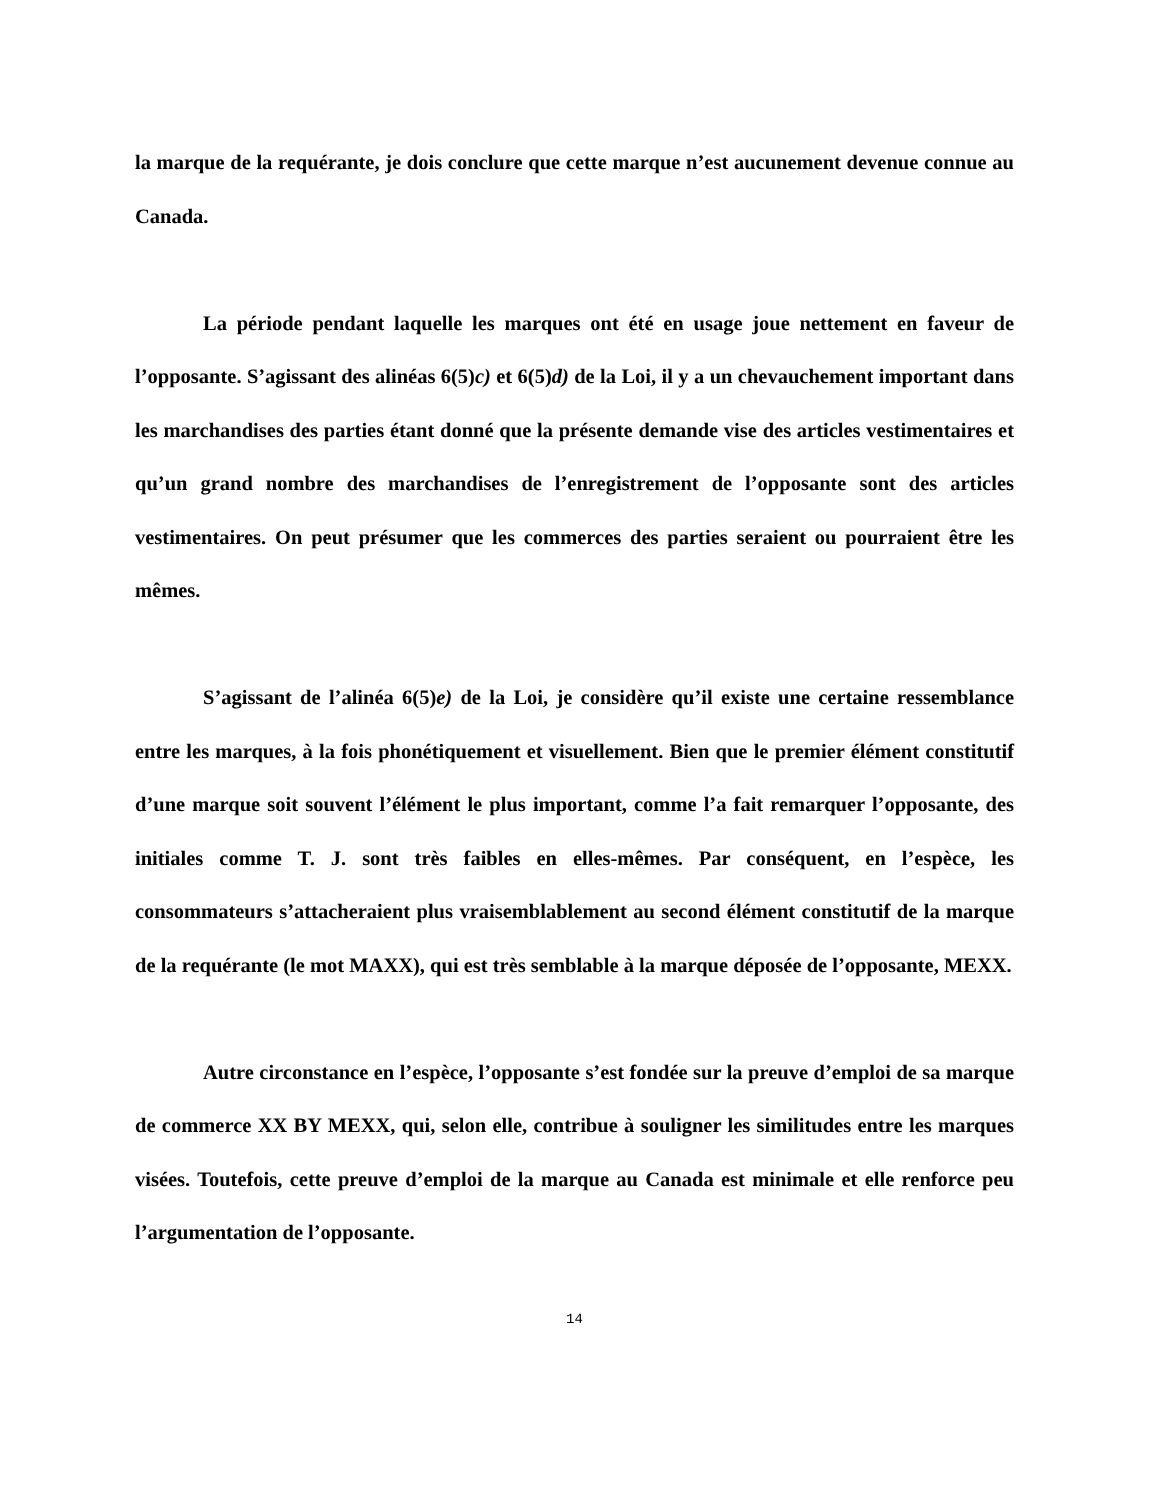la marque de la requérante, je dois conclure que cette marque n’est aucunement devenue connue au Canada.
La période pendant laquelle les marques ont été en usage joue nettement en faveur de l’opposante. S’agissant des alinéas 6(5)c) et 6(5)d) de la Loi, il y a un chevauchement important dans les marchandises des parties étant donné que la présente demande vise des articles vestimentaires et qu’un grand nombre des marchandises de l’enregistrement de l’opposante sont des articles vestimentaires. On peut présumer que les commerces des parties seraient ou pourraient être les mêmes.
S’agissant de l’alinéa 6(5)e) de la Loi, je considère qu’il existe une certaine ressemblance entre les marques, à la fois phonétiquement et visuellement. Bien que le premier élément constitutif d’une marque soit souvent l’élément le plus important, comme l’a fait remarquer l’opposante, des initiales comme T. J. sont très faibles en elles-mêmes. Par conséquent, en l’espèce, les consommateurs s’attacheraient plus vraisemblablement au second élément constitutif de la marque de la requérante (le mot MAXX), qui est très semblable à la marque déposée de l’opposante, MEXX.
Autre circonstance en l’espèce, l’opposante s’est fondée sur la preuve d’emploi de sa marque de commerce XX BY MEXX, qui, selon elle, contribue à souligner les similitudes entre les marques visées. Toutefois, cette preuve d’emploi de la marque au Canada est minimale et elle renforce peu l’argumentation de l’opposante.
14